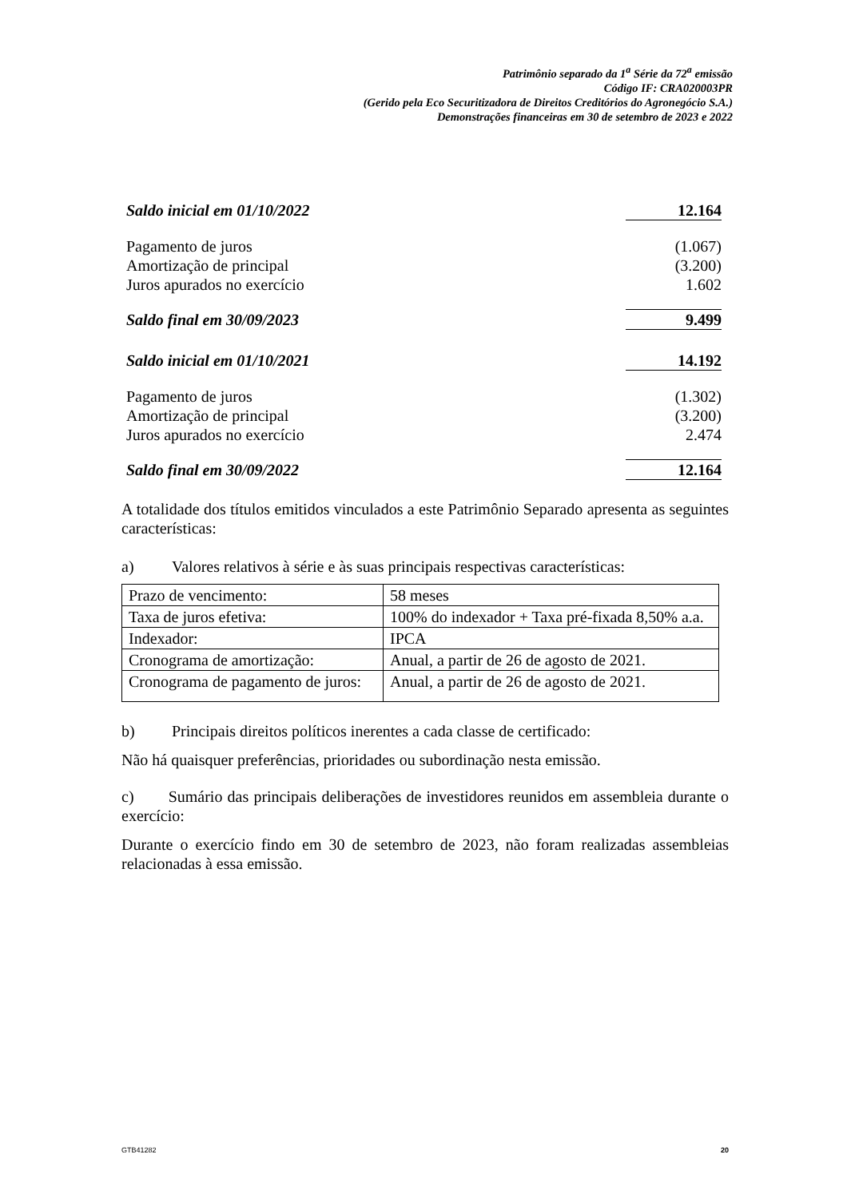Patrimônio separado da 1<sup>a</sup> Série da 72<sup>a</sup> emissão
Código IF: CRA020003PR
(Gerido pela Eco Securitizadora de Direitos Creditórios do Agronegócio S.A.)
Demonstrações financeiras em 30 de setembro de 2023 e 2022
| Saldo inicial em 01/10/2022 | 12.164 |
| Pagamento de juros | (1.067) |
| Amortização de principal | (3.200) |
| Juros apurados no exercício | 1.602 |
| Saldo final em 30/09/2023 | 9.499 |
| Saldo inicial em 01/10/2021 | 14.192 |
| Pagamento de juros | (1.302) |
| Amortização de principal | (3.200) |
| Juros apurados no exercício | 2.474 |
| Saldo final em 30/09/2022 | 12.164 |
A totalidade dos títulos emitidos vinculados a este Patrimônio Separado apresenta as seguintes características:
a) Valores relativos à série e às suas principais respectivas características:
| Prazo de vencimento: | 58 meses |
| Taxa de juros efetiva: | 100% do indexador + Taxa pré-fixada 8,50% a.a. |
| Indexador: | IPCA |
| Cronograma de amortização: | Anual, a partir de 26 de agosto de 2021. |
| Cronograma de pagamento de juros: | Anual, a partir de 26 de agosto de 2021. |
b) Principais direitos políticos inerentes a cada classe de certificado:
Não há quaisquer preferências, prioridades ou subordinação nesta emissão.
c) Sumário das principais deliberações de investidores reunidos em assembleia durante o exercício:
Durante o exercício findo em 30 de setembro de 2023, não foram realizadas assembleias relacionadas à essa emissão.
GTB41282 20